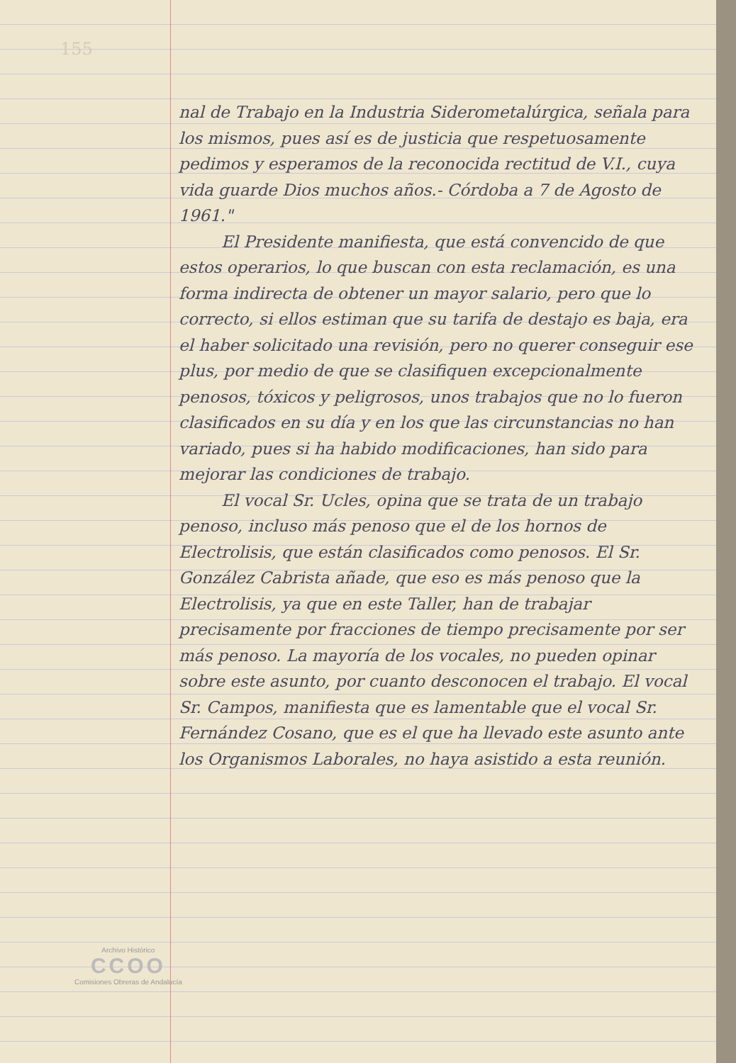155
nal de Trabajo en la Industria Siderometalúrgica, señala para los mismos, pues así es de justicia que respetuosamente pedimos y esperamos de la reconocida rectitud de V.I., cuya vida guarde Dios muchos años.- Córdoba a 7 de Agosto de 1961."
El Presidente manifiesta, que está convencido de que estos operarios, lo que buscan con esta reclamación, es una forma indirecta de obtener un mayor salario, pero que lo correcto, si ellos estiman que su tarifa de destajo es baja, era el haber solicitado una revisión, pero no querer conseguir ese plus, por medio de que se clasifiquen excepcionalmente penosos, tóxicos y peligrosos, unos trabajos que no lo fueron clasificados en su día y en los que las circunstancias no han variado, pues si ha habido modificaciones, han sido para mejorar las condiciones de trabajo.
El vocal Sr. Ucles, opina que se trata de un trabajo penoso, incluso más penoso que el de los hornos de Electrolisis, que están clasificados como penosos. El Sr. González Cabrista añade, que eso es más penoso que la Electrolisis, ya que en este Taller, han de trabajar precisamente por fracciones de tiempo precisamente por ser más penoso. La mayoría de los vocales, no pueden opinar sobre este asunto, por cuanto desconocen el trabajo. El vocal Sr. Campos, manifiesta que es lamentable que el vocal Sr. Fernández Cosano, que es el que ha llevado este asunto ante los Organismos Laborales, no haya asistido a esta reunión.
Archivo Histórico
CCOO
Comisiones Obreras de Andalucía